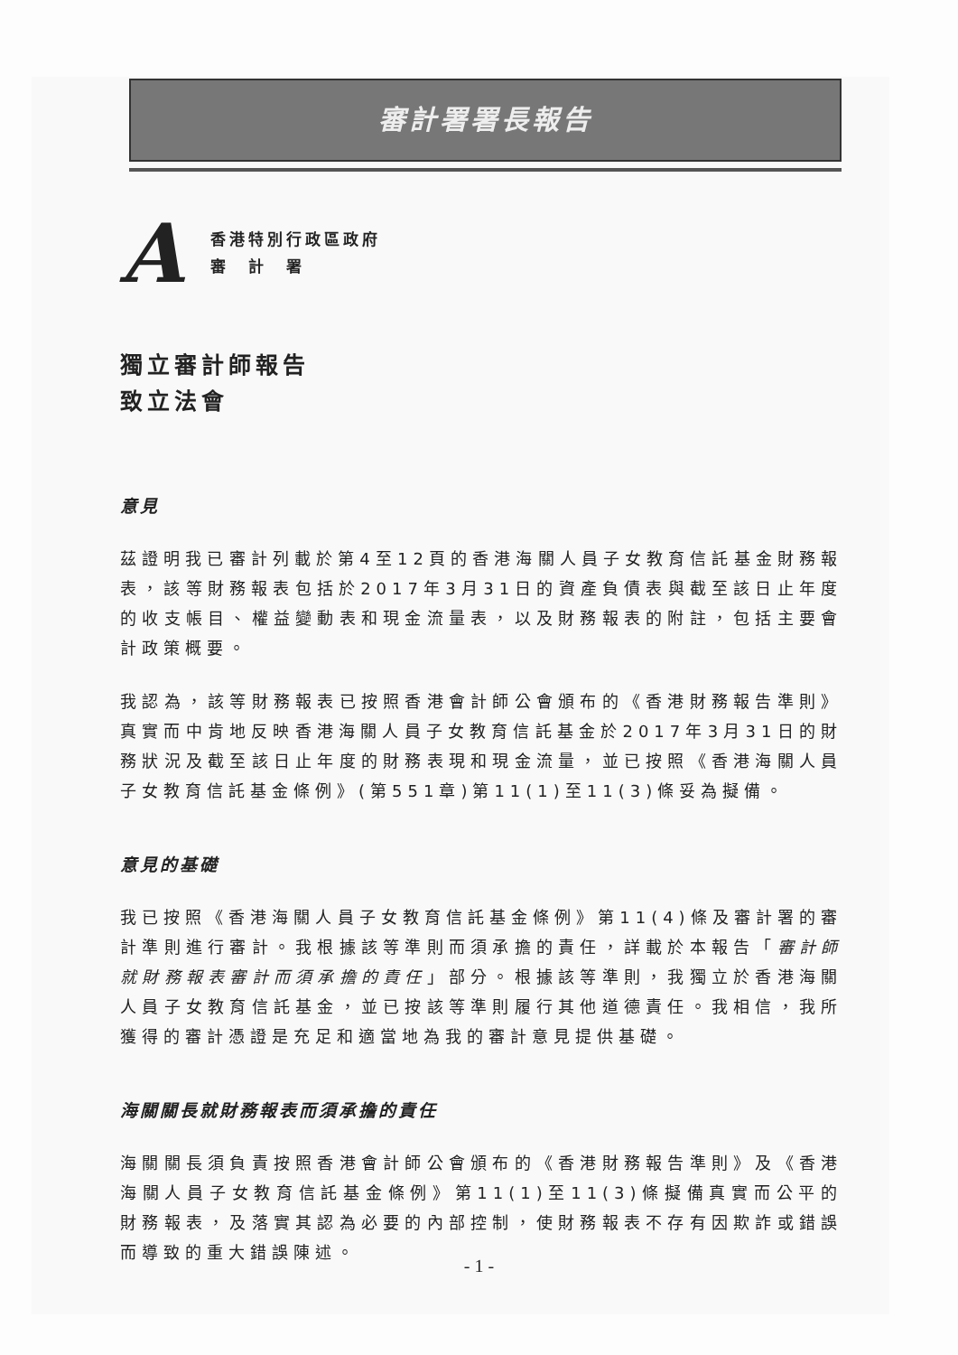審計署署長報告
A
香港特別行政區政府
審　計　署
獨立審計師報告
致立法會
意見
茲證明我已審計列載於第4至12頁的香港海關人員子女教育信託基金財務報表，該等財務報表包括於2017年3月31日的資產負債表與截至該日止年度的收支帳目、權益變動表和現金流量表，以及財務報表的附註，包括主要會計政策概要。
我認為，該等財務報表已按照香港會計師公會頒布的《香港財務報告準則》真實而中肯地反映香港海關人員子女教育信託基金於2017年3月31日的財務狀況及截至該日止年度的財務表現和現金流量，並已按照《香港海關人員子女教育信託基金條例》(第551章)第11(1)至11(3)條妥為擬備。
意見的基礎
我已按照《香港海關人員子女教育信託基金條例》第11(4)條及審計署的審計準則進行審計。我根據該等準則而須承擔的責任，詳載於本報告「審計師就財務報表審計而須承擔的責任」部分。根據該等準則，我獨立於香港海關人員子女教育信託基金，並已按該等準則履行其他道德責任。我相信，我所獲得的審計憑證是充足和適當地為我的審計意見提供基礎。
海關關長就財務報表而須承擔的責任
海關關長須負責按照香港會計師公會頒布的《香港財務報告準則》及《香港海關人員子女教育信託基金條例》第11(1)至11(3)條擬備真實而公平的財務報表，及落實其認為必要的內部控制，使財務報表不存有因欺詐或錯誤而導致的重大錯誤陳述。
- 1 -